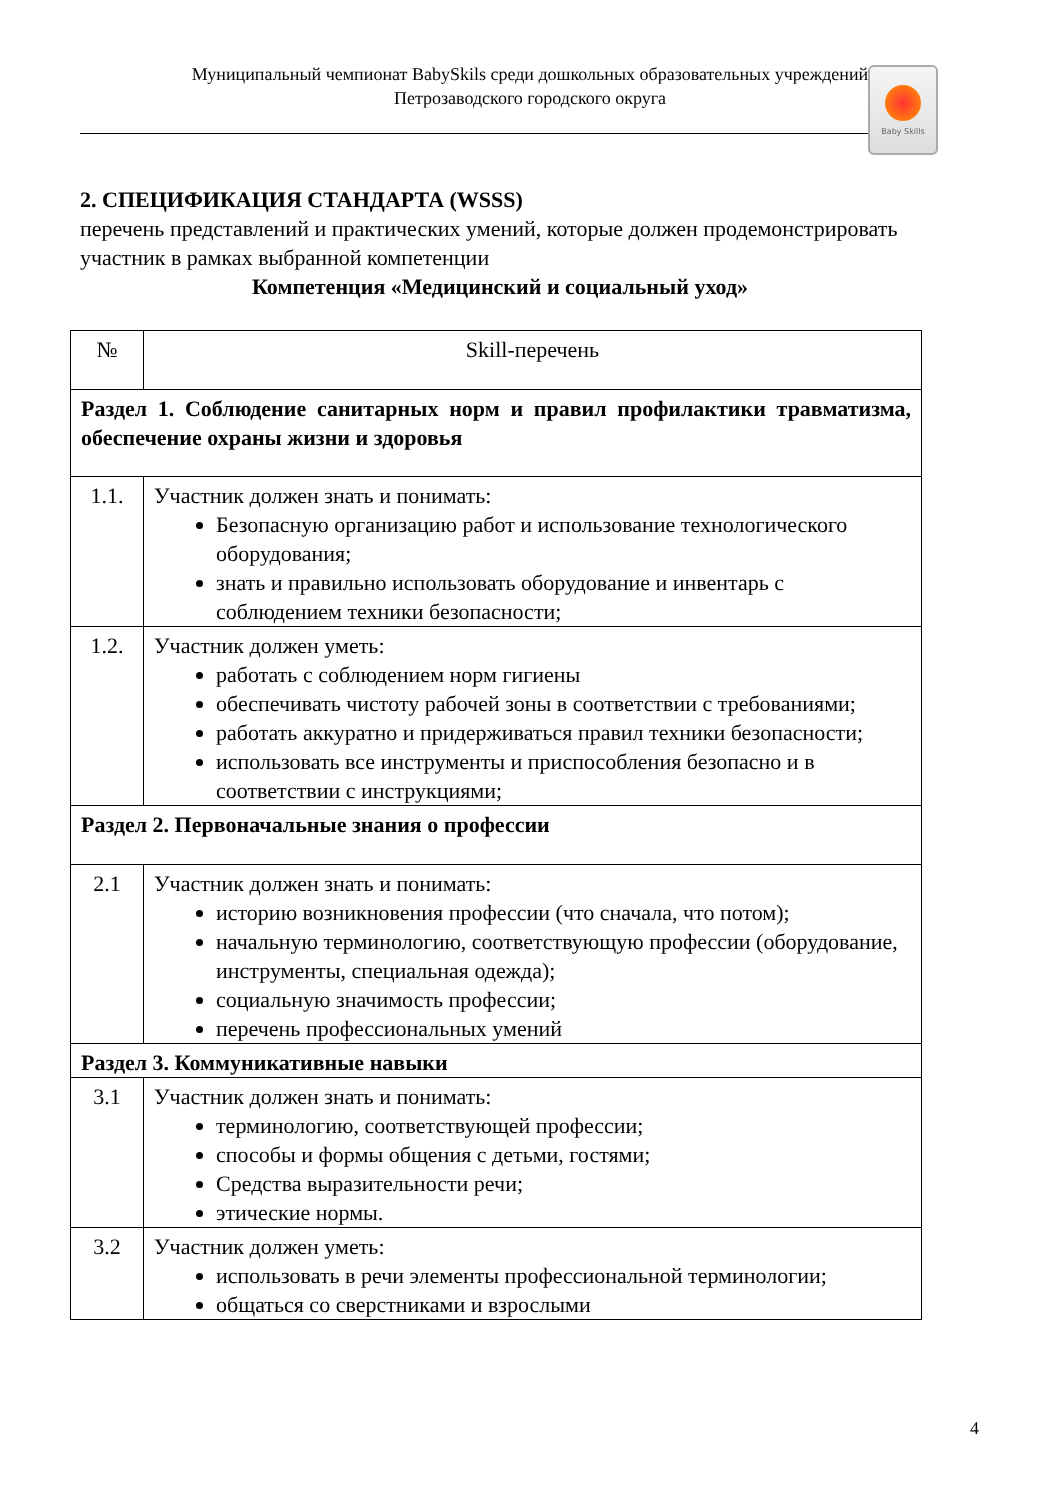Муниципальный чемпионат BabySkils среди дошкольных образовательных учреждений
Петрозаводского городского округа
Baby Skills
2. СПЕЦИФИКАЦИЯ СТАНДАРТА (WSSS)
перечень представлений и практических умений, которые должен продемонстрировать участник в рамках выбранной компетенции
Компетенция «Медицинский и социальный уход»
| № | Skill-перечень |
| Раздел 1. Соблюдение санитарных норм и правил профилактики травматизма, обеспечение охраны жизни и здоровья | |
| 1.1. | Участник должен знать и понимать: Безопасную организацию работ и использование технологического оборудования; знать и правильно использовать оборудование и инвентарь с соблюдением техники безопасности; |
| 1.2. | Участник должен уметь: работать с соблюдением норм гигиены обеспечивать чистоту рабочей зоны в соответствии с требованиями; работать аккуратно и придерживаться правил техники безопасности; использовать все инструменты и приспособления безопасно и в соответствии с инструкциями; |
| Раздел 2. Первоначальные знания о профессии | |
| 2.1 | Участник должен знать и понимать: историю возникновения профессии (что сначала, что потом); начальную терминологию, соответствующую профессии (оборудование, инструменты, специальная одежда); социальную значимость профессии; перечень профессиональных умений |
| Раздел 3. Коммуникативные навыки | |
| 3.1 | Участник должен знать и понимать: терминологию, соответствующей профессии; способы и формы общения с детьми, гостями; Средства выразительности речи; этические нормы. |
| 3.2 | Участник должен уметь: использовать в речи элементы профессиональной терминологии; общаться со сверстниками и взрослыми |
4